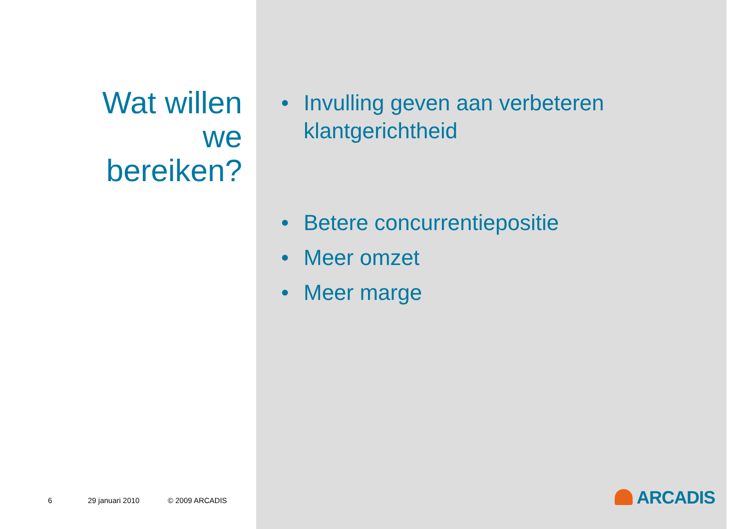Wat willen
we
bereiken?
6 29 januari 2010 © 2009 ARCADIS
• Invulling geven aan verbeteren klantgerichtheid
• Betere concurrentiepositie
• Meer omzet
• Meer marge
ARCADIS